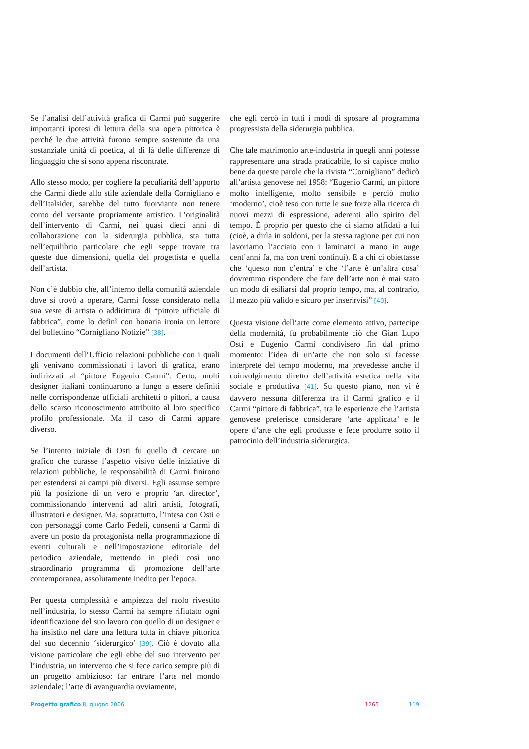Se l’analisi dell’attività grafica di Carmi può suggerire importanti ipotesi di lettura della sua opera pittorica è perché le due attività furono sempre sostenute da una sostanziale unità di poetica, al di là delle differenze di linguaggio che si sono appena riscontrate.
Allo stesso modo, per cogliere la peculiarità dell’apporto che Carmi diede allo stile aziendale della Cornigliano e dell’Italsider, sarebbe del tutto fuorviante non tenere conto del versante propriamente artistico. L’originalità dell’intervento di Carmi, nei quasi dieci anni di collaborazione con la siderurgia pubblica, sta tutta nell’equilibrio particolare che egli seppe trovare tra queste due dimensioni, quella del progettista e quella dell’artista.
Non c’è dubbio che, all’interno della comunità aziendale dove si trovò a operare, Carmi fosse considerato nella sua veste di artista o addirittura di “pittore ufficiale di fabbrica”, come lo definì con bonaria ironia un lettore del bollettino “Cornigliano Notizie” [38].
I documenti dell’Ufficio relazioni pubbliche con i quali gli venivano commissionati i lavori di grafica, erano indirizzati al “pittore Eugenio Carmi”. Certo, molti designer italiani continuarono a lungo a essere definiti nelle corrispondenze ufficiali architetti o pittori, a causa dello scarso riconoscimento attribuito al loro specifico profilo professionale. Ma il caso di Carmi appare diverso.
Se l’intento iniziale di Osti fu quello di cercare un grafico che curasse l’aspetto visivo delle iniziative di relazioni pubbliche, le responsabilità di Carmi finirono per estendersi ai campi più diversi. Egli assunse sempre più la posizione di un vero e proprio ‘art director’, commissionando interventi ad altri artisti, fotografi, illustratori e designer. Ma, soprattutto, l’intesa con Osti e con personaggi come Carlo Fedeli, consentì a Carmi di avere un posto da protagonista nella programmazione di eventi culturali e nell’impostazione editoriale del periodico aziendale, mettendo in piedi così uno straordinario programma di promozione dell’arte contemporanea, assolutamente inedito per l’epoca.
Per questa complessità e ampiezza del ruolo rivestito nell’industria, lo stesso Carmi ha sempre rifiutato ogni identificazione del suo lavoro con quello di un designer e ha insistito nel dare una lettura tutta in chiave pittorica del suo decennio ‘siderurgico’ [39]. Ciò è dovuto alla visione particolare che egli ebbe del suo intervento per l’industria, un intervento che si fece carico sempre più di un progetto ambizioso: far entrare l’arte nel mondo aziendale; l’arte di avanguardia ovviamente,
che egli cercò in tutti i modi di sposare al programma progressista della siderurgia pubblica.
Che tale matrimonio arte-industria in quegli anni potesse rappresentare una strada praticabile, lo si capisce molto bene da queste parole che la rivista “Cornigliano” dedicò all’artista genovese nel 1958: “Eugenio Carmi, un pittore molto intelligente, molto sensibile e perciò molto ‘moderno’, cioè teso con tutte le sue forze alla ricerca di nuovi mezzi di espressione, aderenti allo spirito del tempo. È proprio per questo che ci siamo affidati a lui (cioè, a dirla in soldoni, per la stessa ragione per cui non lavoriamo l’acciaio con i laminatoi a mano in auge cent’anni fa, ma con treni continui). E a chi ci obiettasse che ‘questo non c’entra’ e che ‘l’arte è un’altra cosa’ dovremmo rispondere che fare dell’arte non è mai stato un modo di esiliarsi dal proprio tempo, ma, al contrario, il mezzo più valido e sicuro per inserirvisi” [40].
Questa visione dell’arte come elemento attivo, partecipe della modernità, fu probabilmente ciò che Gian Lupo Osti e Eugenio Carmi condivisero fin dal primo momento: l’idea di un’arte che non solo si facesse interprete del tempo moderno, ma prevedesse anche il coinvolgimento diretto dell’attività estetica nella vita sociale e produttiva [41]. Su questo piano, non vi è davvero nessuna differenza tra il Carmi grafico e il Carmi “pittore di fabbrica”, tra le esperienze che l’artista genovese preferisce considerare ‘arte applicata’ e le opere d’arte che egli produsse e fece produrre sotto il patrocinio dell’industria siderurgica.
Progetto grafico 8, giugno 2006 1265 119